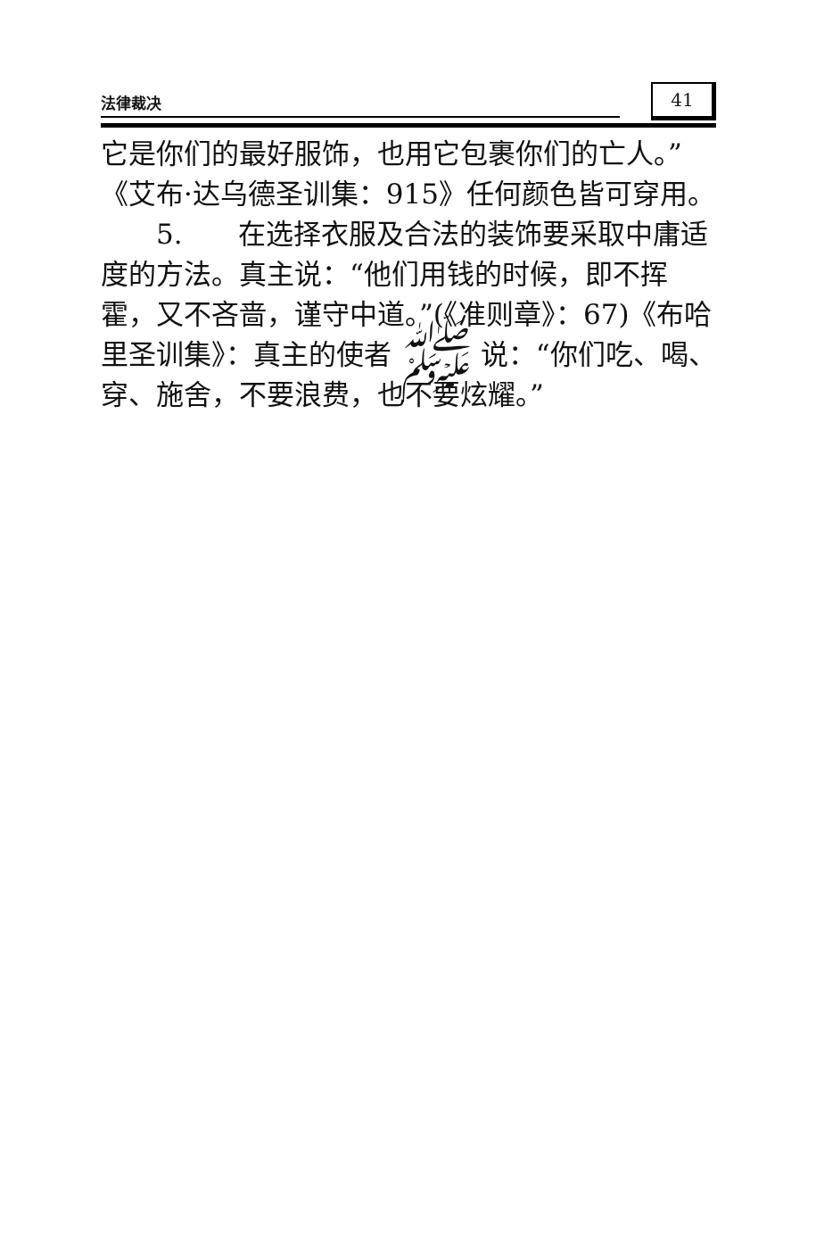法律裁决
41
它是你们的最好服饰，也用它包裹你们的亡人。”《艾布·达乌德圣训集：915》任何颜色皆可穿用。
  5.  在选择衣服及合法的装饰要采取中庸适度的方法。真主说：“他们用钱的时候，即不挥霍，又不吝啬，谨守中道。”(《准则章》：67)《布哈里圣训集》：真主的使者 ﷺ 说：“你们吃、喝、穿、施舍，不要浪费，也不要炫耀。”